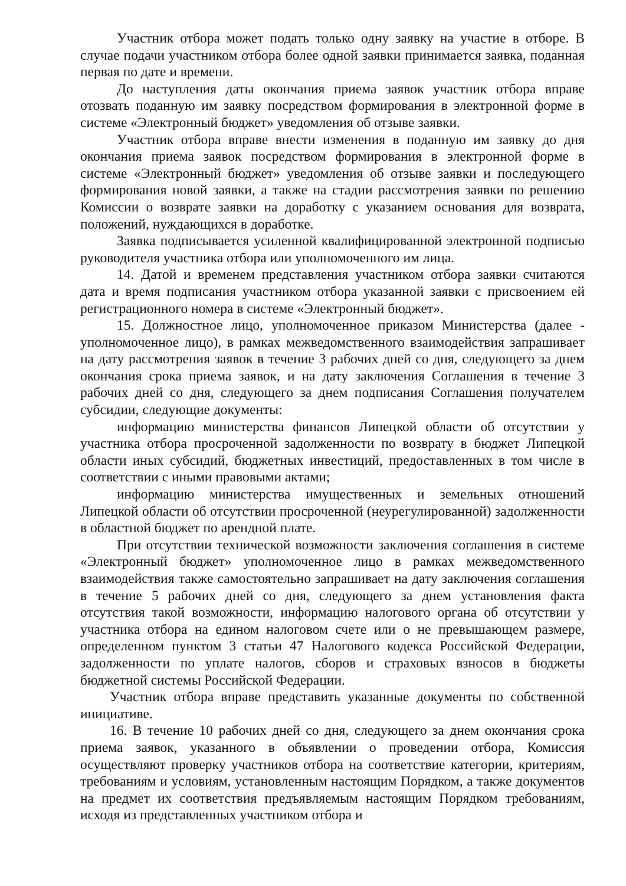Участник отбора может подать только одну заявку на участие в отборе. В случае подачи участником отбора более одной заявки принимается заявка, поданная первая по дате и времени.
До наступления даты окончания приема заявок участник отбора вправе отозвать поданную им заявку посредством формирования в электронной форме в системе «Электронный бюджет» уведомления об отзыве заявки.
Участник отбора вправе внести изменения в поданную им заявку до дня окончания приема заявок посредством формирования в электронной форме в системе «Электронный бюджет» уведомления об отзыве заявки и последующего формирования новой заявки, а также на стадии рассмотрения заявки по решению Комиссии о возврате заявки на доработку с указанием основания для возврата, положений, нуждающихся в доработке.
Заявка подписывается усиленной квалифицированной электронной подписью руководителя участника отбора или уполномоченного им лица.
14. Датой и временем представления участником отбора заявки считаются дата и время подписания участником отбора указанной заявки с присвоением ей регистрационного номера в системе «Электронный бюджет».
15. Должностное лицо, уполномоченное приказом Министерства (далее - уполномоченное лицо), в рамках межведомственного взаимодействия запрашивает на дату рассмотрения заявок в течение 3 рабочих дней со дня, следующего за днем окончания срока приема заявок, и на дату заключения Соглашения в течение 3 рабочих дней со дня, следующего за днем подписания Соглашения получателем субсидии, следующие документы:
информацию министерства финансов Липецкой области об отсутствии у участника отбора просроченной задолженности по возврату в бюджет Липецкой области иных субсидий, бюджетных инвестиций, предоставленных в том числе в соответствии с иными правовыми актами;
информацию министерства имущественных и земельных отношений Липецкой области об отсутствии просроченной (неурегулированной) задолженности в областной бюджет по арендной плате.
При отсутствии технической возможности заключения соглашения в системе «Электронный бюджет» уполномоченное лицо в рамках межведомственного взаимодействия также самостоятельно запрашивает на дату заключения соглашения в течение 5 рабочих дней со дня, следующего за днем установления факта отсутствия такой возможности, информацию налогового органа об отсутствии у участника отбора на едином налоговом счете или о не превышающем размере, определенном пунктом 3 статьи 47 Налогового кодекса Российской Федерации, задолженности по уплате налогов, сборов и страховых взносов в бюджеты бюджетной системы Российской Федерации.
Участник отбора вправе представить указанные документы по собственной инициативе.
16. В течение 10 рабочих дней со дня, следующего за днем окончания срока приема заявок, указанного в объявлении о проведении отбора, Комиссия осуществляют проверку участников отбора на соответствие категории, критериям, требованиям и условиям, установленным настоящим Порядком, а также документов на предмет их соответствия предъявляемым настоящим Порядком требованиям, исходя из представленных участником отбора и